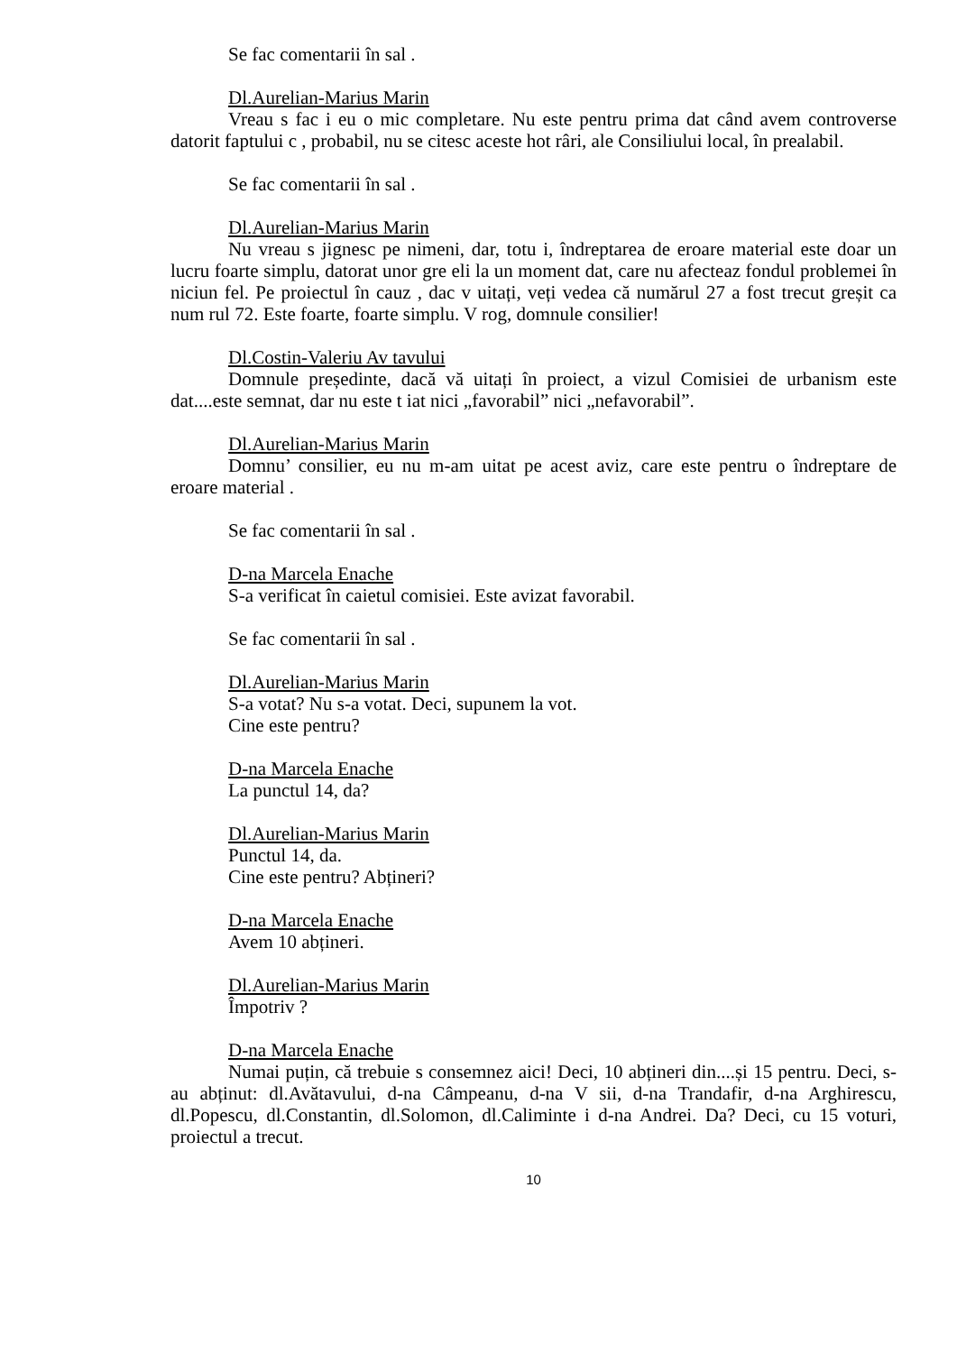Se fac comentarii în sal .
Dl.Aurelian-Marius Marin
Vreau s fac i eu o mic completare. Nu este pentru prima dat când avem controverse datorit faptului c , probabil, nu se citesc aceste hot râri, ale Consiliului local, în prealabil.
Se fac comentarii în sal .
Dl.Aurelian-Marius Marin
Nu vreau s jignesc pe nimeni, dar, totu i, îndreptarea de eroare material este doar un lucru foarte simplu, datorat unor gre eli la un moment dat, care nu afecteaz fondul problemei în niciun fel. Pe proiectul în cauz , dac v uitați, veți vedea că numărul 27 a fost trecut greșit ca num rul 72. Este foarte, foarte simplu. V rog, domnule consilier!
Dl.Costin-Valeriu Av tavului
Domnule președinte, dacă vă uitați în proiect, a vizul Comisiei de urbanism este dat....este semnat, dar nu este t iat nici „favorabil” nici „nefavorabil”.
Dl.Aurelian-Marius Marin
Domnu’ consilier, eu nu m-am uitat pe acest aviz, care este pentru o îndreptare de eroare material .
Se fac comentarii în sal .
D-na Marcela Enache
S-a verificat în caietul comisiei. Este avizat favorabil.
Se fac comentarii în sal .
Dl.Aurelian-Marius Marin
S-a votat? Nu s-a votat. Deci, supunem la vot.
Cine este pentru?
D-na Marcela Enache
La punctul 14, da?
Dl.Aurelian-Marius Marin
Punctul 14, da.
Cine este pentru? Abțineri?
D-na Marcela Enache
Avem 10 abțineri.
Dl.Aurelian-Marius Marin
Împotriv ?
D-na Marcela Enache
Numai puțin, că trebuie s consemnez aici! Deci, 10 abțineri din....și 15 pentru. Deci, s-au abținut: dl.Avătavului, d-na Câmpeanu, d-na V sii, d-na Trandafir, d-na Arghirescu, dl.Popescu, dl.Constantin, dl.Solomon, dl.Caliminte i d-na Andrei. Da? Deci, cu 15 voturi, proiectul a trecut.
10